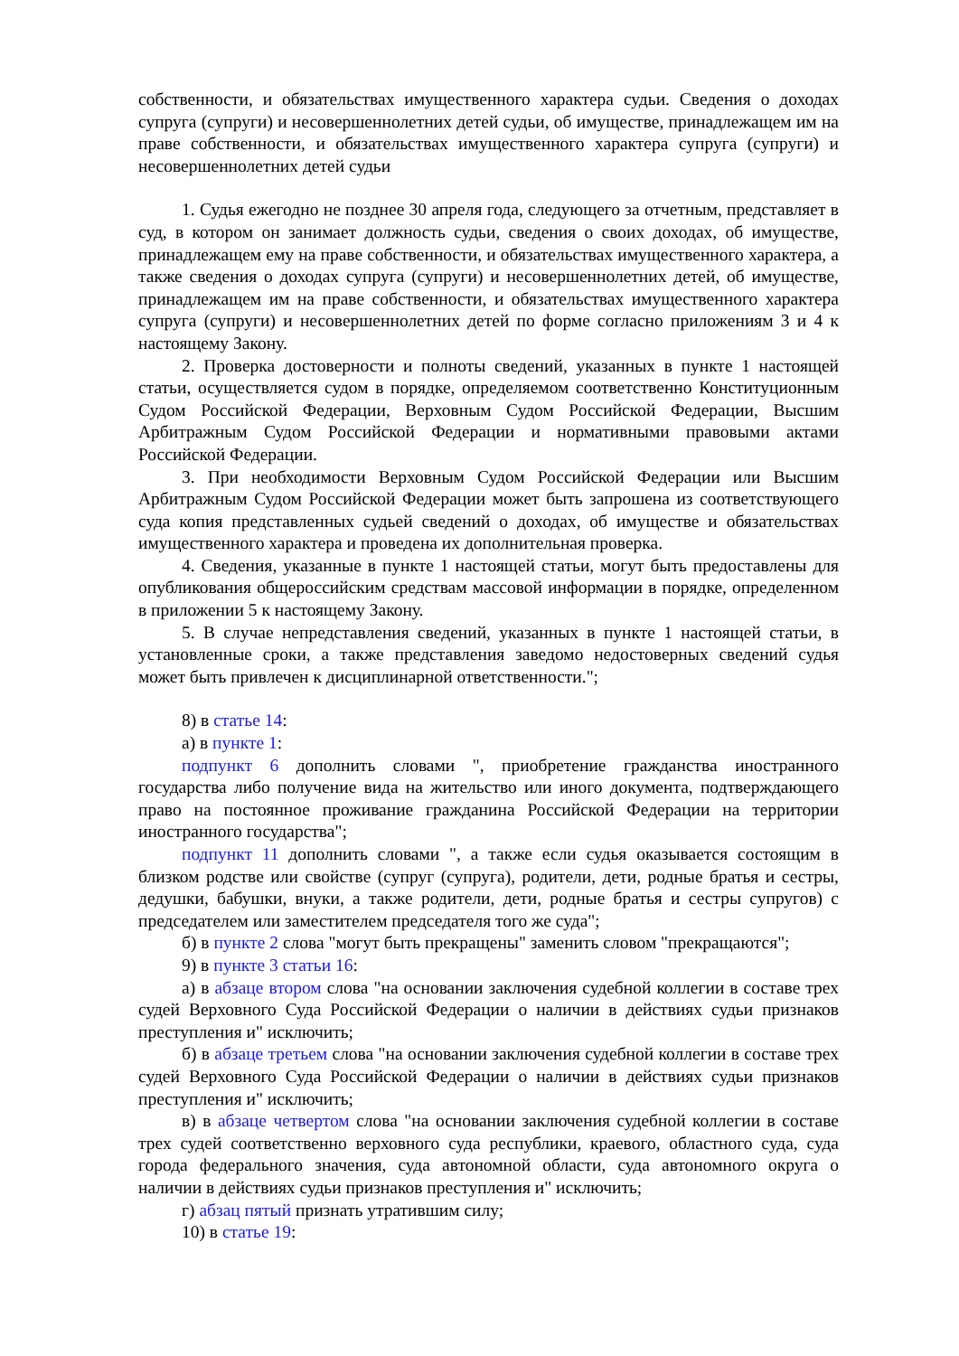собственности, и обязательствах имущественного характера судьи. Сведения о доходах супруга (супруги) и несовершеннолетних детей судьи, об имуществе, принадлежащем им на праве собственности, и обязательствах имущественного характера супруга (супруги) и несовершеннолетних детей судьи
1. Судья ежегодно не позднее 30 апреля года, следующего за отчетным, представляет в суд, в котором он занимает должность судьи, сведения о своих доходах, об имуществе, принадлежащем ему на праве собственности, и обязательствах имущественного характера, а также сведения о доходах супруга (супруги) и несовершеннолетних детей, об имуществе, принадлежащем им на праве собственности, и обязательствах имущественного характера супруга (супруги) и несовершеннолетних детей по форме согласно приложениям 3 и 4 к настоящему Закону.
2. Проверка достоверности и полноты сведений, указанных в пункте 1 настоящей статьи, осуществляется судом в порядке, определяемом соответственно Конституционным Судом Российской Федерации, Верховным Судом Российской Федерации, Высшим Арбитражным Судом Российской Федерации и нормативными правовыми актами Российской Федерации.
3. При необходимости Верховным Судом Российской Федерации или Высшим Арбитражным Судом Российской Федерации может быть запрошена из соответствующего суда копия представленных судьей сведений о доходах, об имуществе и обязательствах имущественного характера и проведена их дополнительная проверка.
4. Сведения, указанные в пункте 1 настоящей статьи, могут быть предоставлены для опубликования общероссийским средствам массовой информации в порядке, определенном в приложении 5 к настоящему Закону.
5. В случае непредставления сведений, указанных в пункте 1 настоящей статьи, в установленные сроки, а также представления заведомо недостоверных сведений судья может быть привлечен к дисциплинарной ответственности.";
8) в статье 14:
а) в пункте 1:
подпункт 6 дополнить словами ", приобретение гражданства иностранного государства либо получение вида на жительство или иного документа, подтверждающего право на постоянное проживание гражданина Российской Федерации на территории иностранного государства";
подпункт 11 дополнить словами ", а также если судья оказывается состоящим в близком родстве или свойстве (супруг (супруга), родители, дети, родные братья и сестры, дедушки, бабушки, внуки, а также родители, дети, родные братья и сестры супругов) с председателем или заместителем председателя того же суда";
б) в пункте 2 слова "могут быть прекращены" заменить словом "прекращаются";
9) в пункте 3 статьи 16:
а) в абзаце втором слова "на основании заключения судебной коллегии в составе трех судей Верховного Суда Российской Федерации о наличии в действиях судьи признаков преступления и" исключить;
б) в абзаце третьем слова "на основании заключения судебной коллегии в составе трех судей Верховного Суда Российской Федерации о наличии в действиях судьи признаков преступления и" исключить;
в) в абзаце четвертом слова "на основании заключения судебной коллегии в составе трех судей соответственно верховного суда республики, краевого, областного суда, суда города федерального значения, суда автономной области, суда автономного округа о наличии в действиях судьи признаков преступления и" исключить;
г) абзац пятый признать утратившим силу;
10) в статье 19: